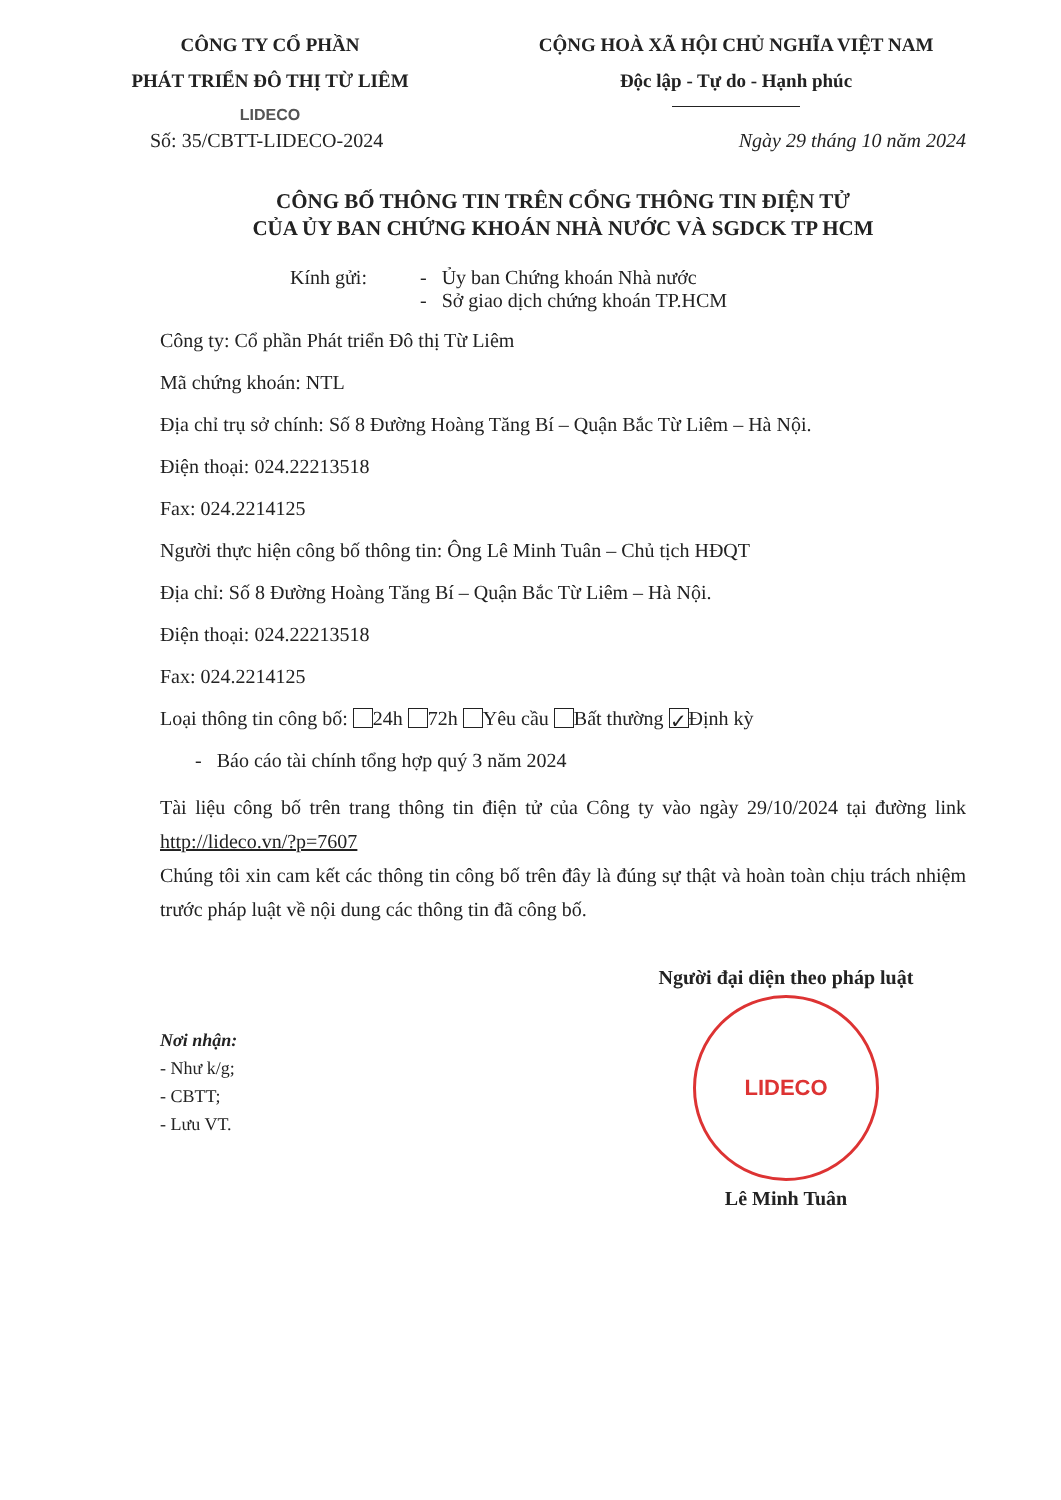CÔNG TY CỔ PHẦN
PHÁT TRIỂN ĐÔ THỊ TỪ LIÊM
LIDECO
CỘNG HOÀ XÃ HỘI CHỦ NGHĨA VIỆT NAM
Độc lập - Tự do - Hạnh phúc
Số: 35/CBTT-LIDECO-2024 Ngày 29 tháng 10 năm 2024
CÔNG BỐ THÔNG TIN TRÊN CỔNG THÔNG TIN ĐIỆN TỬ
CỦA ỦY BAN CHỨNG KHOÁN NHÀ NƯỚC VÀ SGDCK TP HCM
Kính gửi: - Ủy ban Chứng khoán Nhà nước
- Sở giao dịch chứng khoán TP.HCM
Công ty: Cổ phần Phát triển Đô thị Từ Liêm
Mã chứng khoán: NTL
Địa chỉ trụ sở chính: Số 8 Đường Hoàng Tăng Bí – Quận Bắc Từ Liêm – Hà Nội.
Điện thoại: 024.22213518
Fax: 024.2214125
Người thực hiện công bố thông tin: Ông Lê Minh Tuân – Chủ tịch HĐQT
Địa chỉ: Số 8 Đường Hoàng Tăng Bí – Quận Bắc Từ Liêm – Hà Nội.
Điện thoại: 024.22213518
Fax: 024.2214125
Loại thông tin công bố: 24h 72h Yêu cầu Bất thường ✓ Định kỳ
- Báo cáo tài chính tổng hợp quý 3 năm 2024
Tài liệu công bố trên trang thông tin điện tử của Công ty vào ngày 29/10/2024 tại đường link http://lideco.vn/?p=7607
Chúng tôi xin cam kết các thông tin công bố trên đây là đúng sự thật và hoàn toàn chịu trách nhiệm trước pháp luật về nội dung các thông tin đã công bố.
Nơi nhận:
- Như k/g;
- CBTT;
- Lưu VT.
Người đại diện theo pháp luật
LIDECO
Lê Minh Tuân